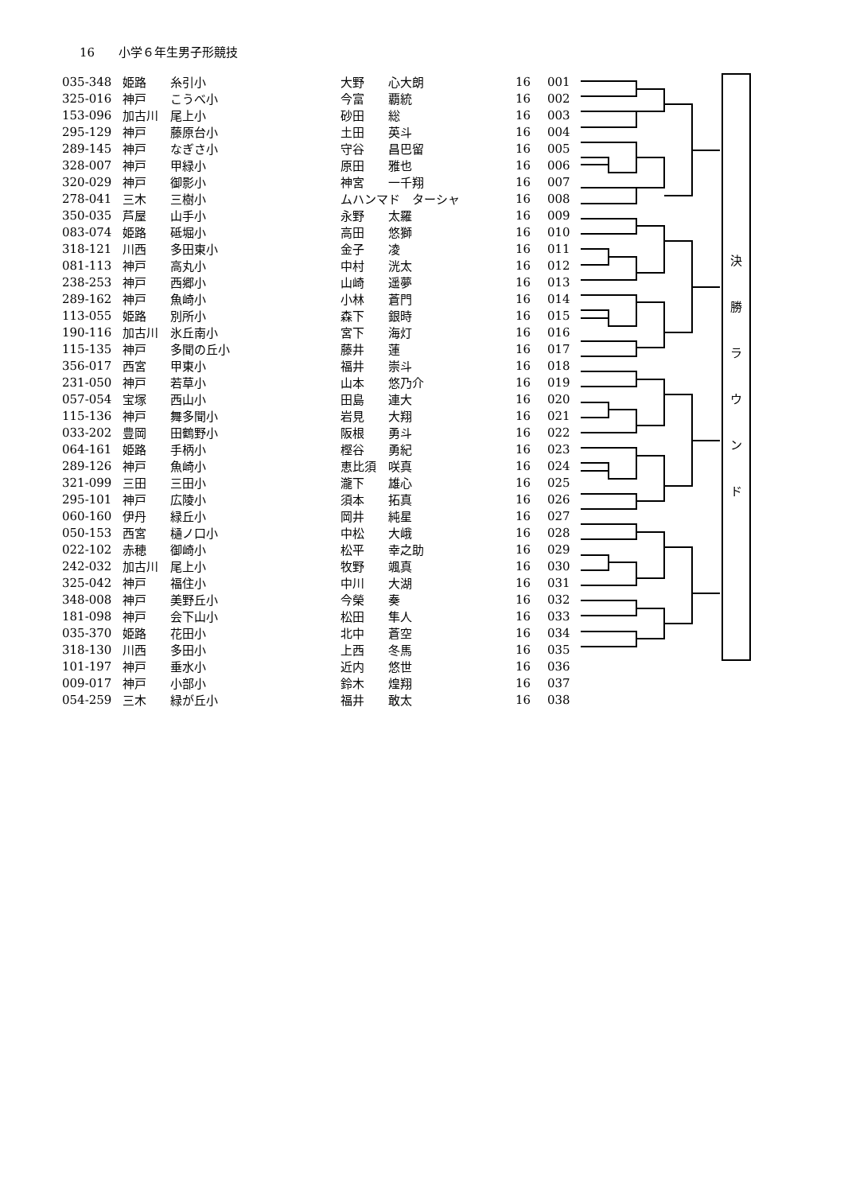16　　小学６年生男子形競技
| 035-348 | 姫路 | 糸引小 | 大野 | 心大朗 | 16 | 001 |
| 325-016 | 神戸 | こうべ小 | 今富 | 覇統 | 16 | 002 |
| 153-096 | 加古川 | 尾上小 | 砂田 | 総 | 16 | 003 |
| 295-129 | 神戸 | 藤原台小 | 土田 | 英斗 | 16 | 004 |
| 289-145 | 神戸 | なぎさ小 | 守谷 | 昌巴留 | 16 | 005 |
| 328-007 | 神戸 | 甲緑小 | 原田 | 雅也 | 16 | 006 |
| 320-029 | 神戸 | 御影小 | 神宮 | 一千翔 | 16 | 007 |
| 278-041 | 三木 | 三樹小 | ムハンマド ターシャ | | 16 | 008 |
| 350-035 | 芦屋 | 山手小 | 永野 | 太羅 | 16 | 009 |
| 083-074 | 姫路 | 砥堀小 | 高田 | 悠獅 | 16 | 010 |
| 318-121 | 川西 | 多田東小 | 金子 | 凌 | 16 | 011 |
| 081-113 | 神戸 | 高丸小 | 中村 | 洸太 | 16 | 012 |
| 238-253 | 神戸 | 西郷小 | 山崎 | 遥夢 | 16 | 013 |
| 289-162 | 神戸 | 魚崎小 | 小林 | 蒼門 | 16 | 014 |
| 113-055 | 姫路 | 別所小 | 森下 | 銀時 | 16 | 015 |
| 190-116 | 加古川 | 氷丘南小 | 宮下 | 海灯 | 16 | 016 |
| 115-135 | 神戸 | 多聞の丘小 | 藤井 | 蓮 | 16 | 017 |
| 356-017 | 西宮 | 甲東小 | 福井 | 崇斗 | 16 | 018 |
| 231-050 | 神戸 | 若草小 | 山本 | 悠乃介 | 16 | 019 |
| 057-054 | 宝塚 | 西山小 | 田島 | 連大 | 16 | 020 |
| 115-136 | 神戸 | 舞多聞小 | 岩見 | 大翔 | 16 | 021 |
| 033-202 | 豊岡 | 田鶴野小 | 阪根 | 勇斗 | 16 | 022 |
| 064-161 | 姫路 | 手柄小 | 樫谷 | 勇紀 | 16 | 023 |
| 289-126 | 神戸 | 魚崎小 | 恵比須 | 咲真 | 16 | 024 |
| 321-099 | 三田 | 三田小 | 瀧下 | 雄心 | 16 | 025 |
| 295-101 | 神戸 | 広陵小 | 須本 | 拓真 | 16 | 026 |
| 060-160 | 伊丹 | 緑丘小 | 岡井 | 純星 | 16 | 027 |
| 050-153 | 西宮 | 樋ノ口小 | 中松 | 大峨 | 16 | 028 |
| 022-102 | 赤穂 | 御崎小 | 松平 | 幸之助 | 16 | 029 |
| 242-032 | 加古川 | 尾上小 | 牧野 | 颯真 | 16 | 030 |
| 325-042 | 神戸 | 福住小 | 中川 | 大湖 | 16 | 031 |
| 348-008 | 神戸 | 美野丘小 | 今榮 | 奏 | 16 | 032 |
| 181-098 | 神戸 | 会下山小 | 松田 | 隼人 | 16 | 033 |
| 035-370 | 姫路 | 花田小 | 北中 | 蒼空 | 16 | 034 |
| 318-130 | 川西 | 多田小 | 上西 | 冬馬 | 16 | 035 |
| 101-197 | 神戸 | 垂水小 | 近内 | 悠世 | 16 | 036 |
| 009-017 | 神戸 | 小部小 | 鈴木 | 煌翔 | 16 | 037 |
| 054-259 | 三木 | 緑が丘小 | 福井 | 敢太 | 16 | 038 |
決
勝
ラ
ウ
ン
ド